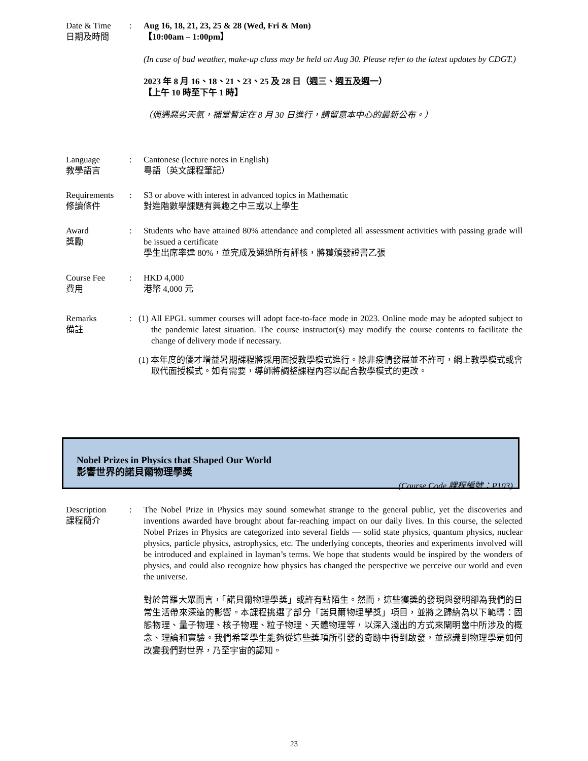Date & Time
日期及時間
: Aug 16, 18, 21, 23, 25 & 28 (Wed, Fri & Mon)
【10:00am – 1:00pm】
(In case of bad weather, make-up class may be held on Aug 30. Please refer to the latest updates by CDGT.)
2023 年 8 月 16、18、21、23、25 及 28 日（週三、週五及週一）
【上午 10 時至下午 1 時】
（倘遇惡劣天氣，補堂暫定在 8 月 30 日進行，請留意本中心的最新公布。）
Language
教學語言
: Cantonese (lecture notes in English)
粵語（英文課程筆記）
Requirements
修讀條件
: S3 or above with interest in advanced topics in Mathematic
對進階數學課題有興趣之中三或以上學生
Award
獎勵
: Students who have attained 80% attendance and completed all assessment activities with passing grade will be issued a certificate
學生出席率達 80%，並完成及通過所有評核，將獲頒發證書乙張
Course Fee
費用
: HKD 4,000
港幣 4,000 元
Remarks
備註
: (1) All EPGL summer courses will adopt face-to-face mode in 2023. Online mode may be adopted subject to the pandemic latest situation. The course instructor(s) may modify the course contents to facilitate the change of delivery mode if necessary.
(1) 本年度的優才增益暑期課程將採用面授教學模式進行。除非疫情發展並不許可，網上教學模式或會取代面授模式。如有需要，導師將調整課程內容以配合教學模式的更改。
Nobel Prizes in Physics that Shaped Our World
影響世界的諾貝爾物理學獎
(Course Code 課程編號：P103)
Description
課程簡介
: The Nobel Prize in Physics may sound somewhat strange to the general public, yet the discoveries and inventions awarded have brought about far-reaching impact on our daily lives. In this course, the selected Nobel Prizes in Physics are categorized into several fields — solid state physics, quantum physics, nuclear physics, particle physics, astrophysics, etc. The underlying concepts, theories and experiments involved will be introduced and explained in layman’s terms. We hope that students would be inspired by the wonders of physics, and could also recognize how physics has changed the perspective we perceive our world and even the universe.
對於普羅大眾而言，「諾貝爾物理學獎」或許有點陌生。然而，這些獲獎的發現與發明卻為我們的日常生活帶來深遠的影響。本課程挑選了部分「諾貝爾物理學獎」項目，並將之歸納為以下範疇：固態物理、量子物理、核子物理、粒子物理、天體物理等，以深入淺出的方式來闡明當中所涉及的概念、理論和實驗。我們希望學生能夠從這些獎項所引發的奇跡中得到啟發，並認識到物理學是如何改變我們對世界，乃至宇宙的認知。
23